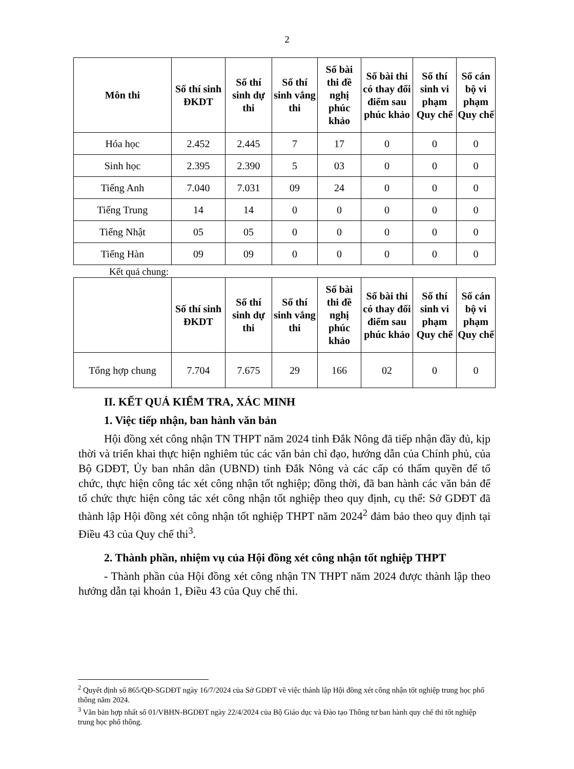2
| Môn thi | Số thí sinh ĐKDT | Số thí sinh dự thi | Số thí sinh vắng thi | Số bài thi đề nghị phúc khảo | Số bài thi có thay đổi điểm sau phúc khảo | Số thí sinh vi phạm Quy chế | Số cán bộ vi phạm Quy chế |
| --- | --- | --- | --- | --- | --- | --- | --- |
| Hóa học | 2.452 | 2.445 | 7 | 17 | 0 | 0 | 0 |
| Sinh học | 2.395 | 2.390 | 5 | 03 | 0 | 0 | 0 |
| Tiếng Anh | 7.040 | 7.031 | 09 | 24 | 0 | 0 | 0 |
| Tiếng Trung | 14 | 14 | 0 | 0 | 0 | 0 | 0 |
| Tiếng Nhật | 05 | 05 | 0 | 0 | 0 | 0 | 0 |
| Tiếng Hàn | 09 | 09 | 0 | 0 | 0 | 0 | 0 |
Kết quả chung:
| | Số thí sinh ĐKDT | Số thí sinh dự thi | Số thí sinh vắng thi | Số bài thi đề nghị phúc khảo | Số bài thi có thay đổi điểm sau phúc khảo | Số thí sinh vi phạm Quy chế | Số cán bộ vi phạm Quy chế |
| --- | --- | --- | --- | --- | --- | --- | --- |
| Tổng hợp chung | 7.704 | 7.675 | 29 | 166 | 02 | 0 | 0 |
II. KẾT QUẢ KIỂM TRA, XÁC MINH
1. Việc tiếp nhận, ban hành văn bản
Hội đồng xét công nhận TN THPT năm 2024 tỉnh Đắk Nông đã tiếp nhận đầy đủ, kịp thời và triển khai thực hiện nghiêm túc các văn bản chỉ đạo, hướng dẫn của Chính phủ, của Bộ GDĐT, Ủy ban nhân dân (UBND) tỉnh Đắk Nông và các cấp có thẩm quyền để tổ chức, thực hiện công tác xét công nhận tốt nghiệp; đồng thời, đã ban hành các văn bản để tổ chức thực hiện công tác xét công nhận tốt nghiệp theo quy định, cụ thể: Sở GDĐT đã thành lập Hội đồng xét công nhận tốt nghiệp THPT năm 2024<sup>2</sup> đảm bảo theo quy định tại Điều 43 của Quy chế thi<sup>3</sup>.
2. Thành phần, nhiệm vụ của Hội đồng xét công nhận tốt nghiệp THPT
- Thành phần của Hội đồng xét công nhận TN THPT năm 2024 được thành lập theo hướng dẫn tại khoản 1, Điều 43 của Quy chế thi.
<sup>2</sup> Quyết định số 865/QĐ-SGDĐT ngày 16/7/2024 của Sở GDĐT về việc thành lập Hội đồng xét công nhận tốt nghiệp trung học phổ thông năm 2024.
<sup>3</sup> Văn bản hợp nhất số 01/VBHN-BGDĐT ngày 22/4/2024 của Bộ Giáo dục và Đào tạo Thông tư ban hành quy chế thi tốt nghiệp trung học phổ thông.